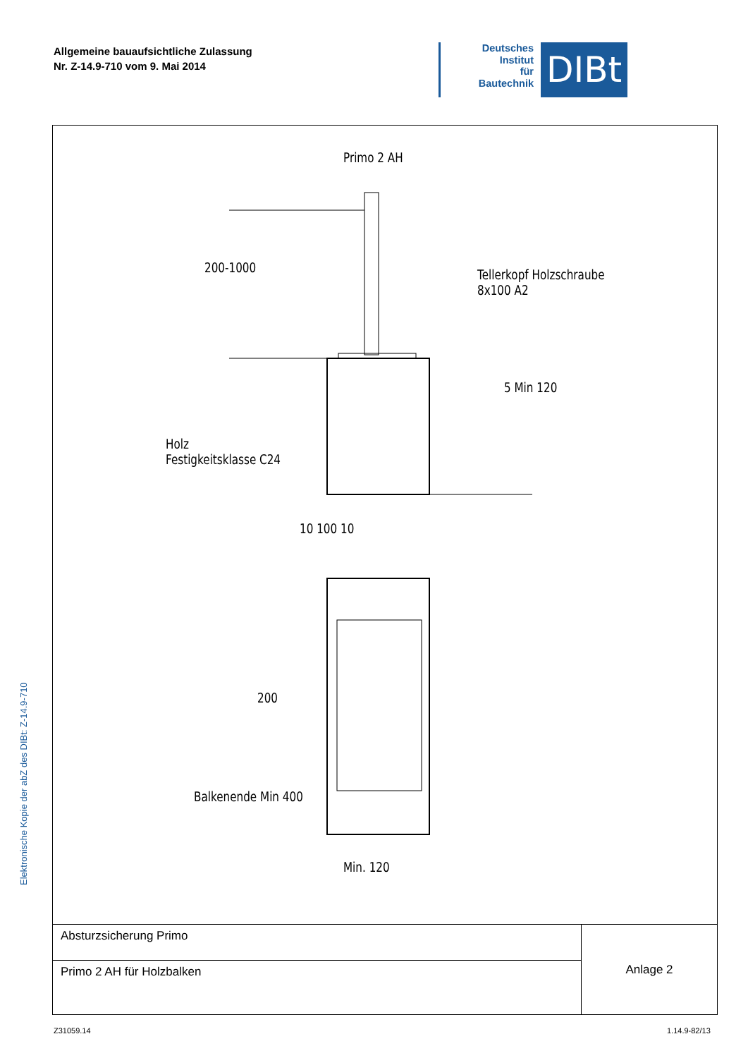Allgemeine bauaufsichtliche Zulassung
Nr. Z-14.9-710 vom 9. Mai 2014
Deutsches
Institut
für
Bautechnik
DIBt
Elektronische Kopie der abZ des DIBt: Z-14.9-710
Primo 2 AH
Tellerkopf Holzschraube
8x100 A2
Holz
Festigkeitsklasse C24
10 100 10
Min. 120
5 Min 120
200-1000
200
Balkenende Min 400
| Absturzsicherung Primo | Anlage 2 |
| Primo 2 AH für Holzbalken | |
Z31059.14 1.14.9-82/13